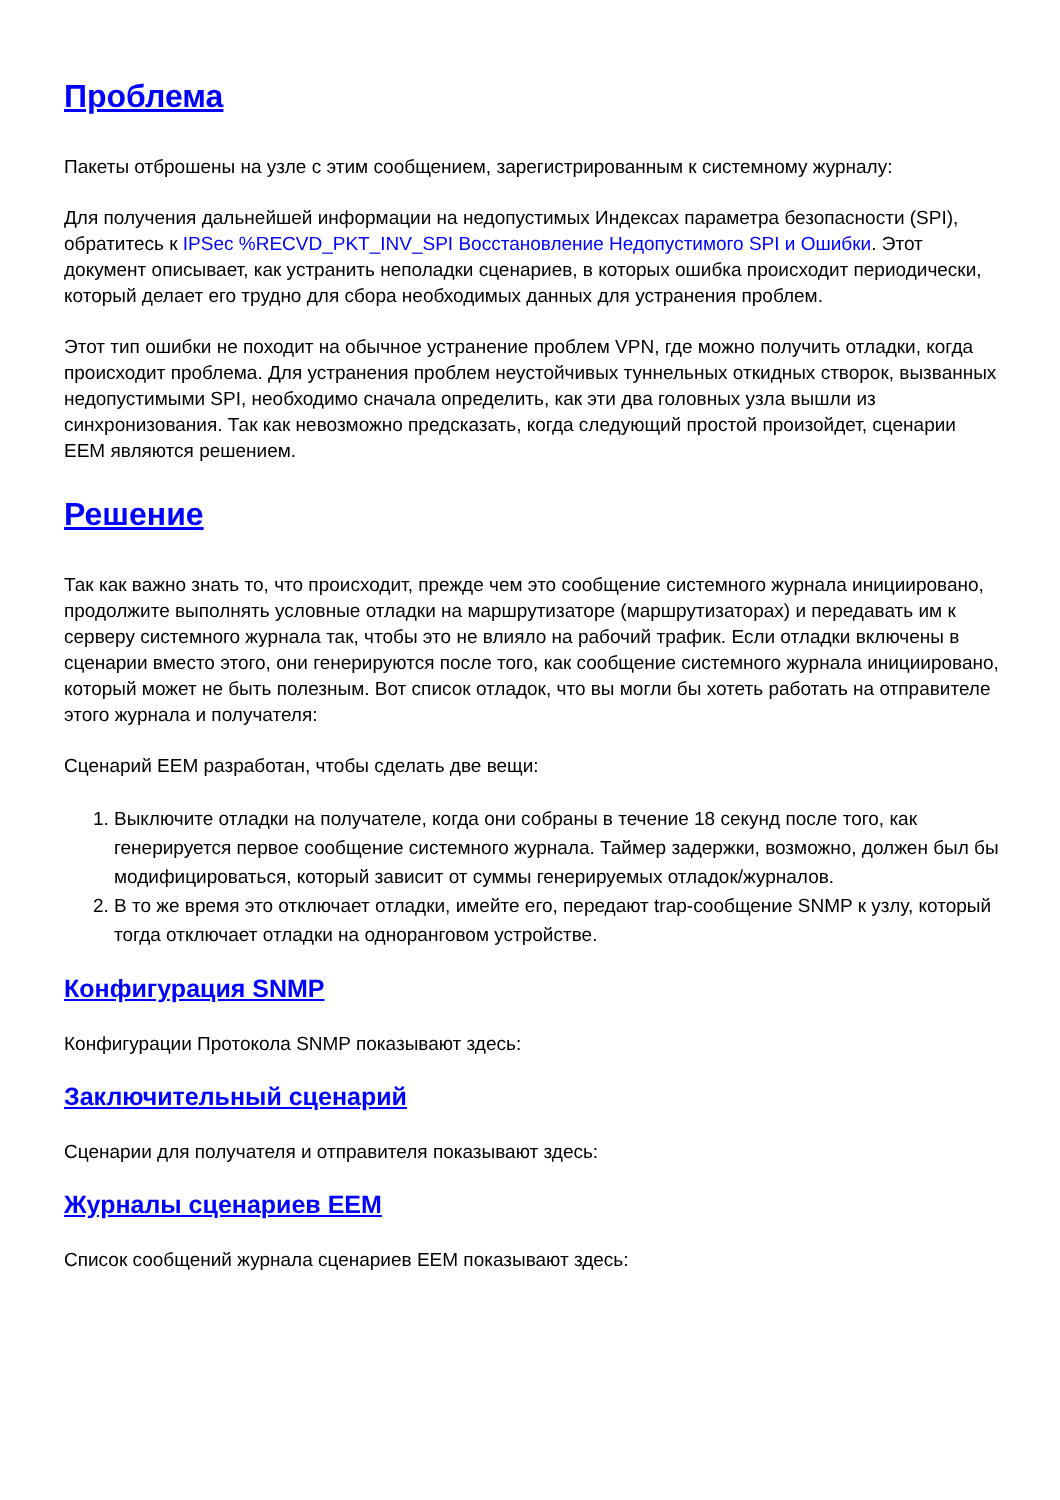Проблема
Пакеты отброшены на узле с этим сообщением, зарегистрированным к системному журналу:
Для получения дальнейшей информации на недопустимых Индексах параметра безопасности (SPI), обратитесь к IPSec %RECVD_PKT_INV_SPI Восстановление Недопустимого SPI и Ошибки. Этот документ описывает, как устранить неполадки сценариев, в которых ошибка происходит периодически, который делает его трудно для сбора необходимых данных для устранения проблем.
Этот тип ошибки не походит на обычное устранение проблем VPN, где можно получить отладки, когда происходит проблема. Для устранения проблем неустойчивых туннельных откидных створок, вызванных недопустимыми SPI, необходимо сначала определить, как эти два головных узла вышли из синхронизования. Так как невозможно предсказать, когда следующий простой произойдет, сценарии EEM являются решением.
Решение
Так как важно знать то, что происходит, прежде чем это сообщение системного журнала инициировано, продолжите выполнять условные отладки на маршрутизаторе (маршрутизаторах) и передавать им к серверу системного журнала так, чтобы это не влияло на рабочий трафик. Если отладки включены в сценарии вместо этого, они генерируются после того, как сообщение системного журнала инициировано, который может не быть полезным. Вот список отладок, что вы могли бы хотеть работать на отправителе этого журнала и получателя:
Сценарий EEM разработан, чтобы сделать две вещи:
1. Выключите отладки на получателе, когда они собраны в течение 18 секунд после того, как генерируется первое сообщение системного журнала. Таймер задержки, возможно, должен был бы модифицироваться, который зависит от суммы генерируемых отладок/журналов.
2. В то же время это отключает отладки, имейте его, передают trap-сообщение SNMP к узлу, который тогда отключает отладки на одноранговом устройстве.
Конфигурация SNMP
Конфигурации Протокола SNMP показывают здесь:
Заключительный сценарий
Сценарии для получателя и отправителя показывают здесь:
Журналы сценариев EEM
Список сообщений журнала сценариев EEM показывают здесь: